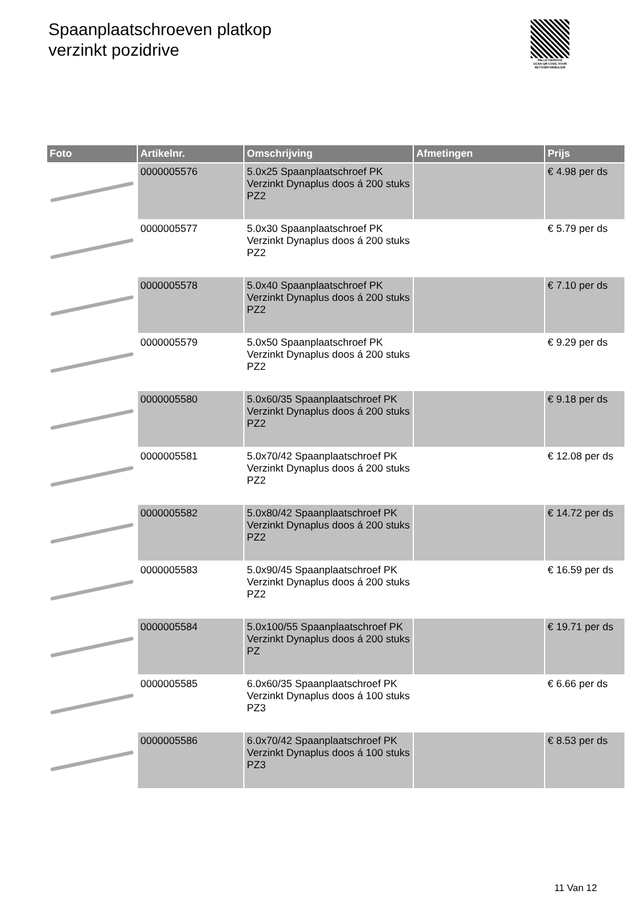Spaanplaatschroeven platkop
verzinkt pozidrive
PALLETSERVICE
SCAN QR-CODE VOOR RETOURFORMULIER
| Foto | Artikelnr. | Omschrijving | Afmetingen | Prijs |
| --- | --- | --- | --- | --- |
| | 0000005576 | 5.0x25 Spaanplaatschroef PK Verzinkt Dynaplus doos á 200 stuks PZ2 | | € 4.98 per ds |
| | 0000005577 | 5.0x30 Spaanplaatschroef PK Verzinkt Dynaplus doos á 200 stuks PZ2 | | € 5.79 per ds |
| | 0000005578 | 5.0x40 Spaanplaatschroef PK Verzinkt Dynaplus doos á 200 stuks PZ2 | | € 7.10 per ds |
| | 0000005579 | 5.0x50 Spaanplaatschroef PK Verzinkt Dynaplus doos á 200 stuks PZ2 | | € 9.29 per ds |
| | 0000005580 | 5.0x60/35 Spaanplaatschroef PK Verzinkt Dynaplus doos á 200 stuks PZ2 | | € 9.18 per ds |
| | 0000005581 | 5.0x70/42 Spaanplaatschroef PK Verzinkt Dynaplus doos á 200 stuks PZ2 | | € 12.08 per ds |
| | 0000005582 | 5.0x80/42 Spaanplaatschroef PK Verzinkt Dynaplus doos á 200 stuks PZ2 | | € 14.72 per ds |
| | 0000005583 | 5.0x90/45 Spaanplaatschroef PK Verzinkt Dynaplus doos á 200 stuks PZ2 | | € 16.59 per ds |
| | 0000005584 | 5.0x100/55 Spaanplaatschroef PK Verzinkt Dynaplus doos á 200 stuks PZ | | € 19.71 per ds |
| | 0000005585 | 6.0x60/35 Spaanplaatschroef PK Verzinkt Dynaplus doos á 100 stuks PZ3 | | € 6.66 per ds |
| | 0000005586 | 6.0x70/42 Spaanplaatschroef PK Verzinkt Dynaplus doos á 100 stuks PZ3 | | € 8.53 per ds |
11 Van 12